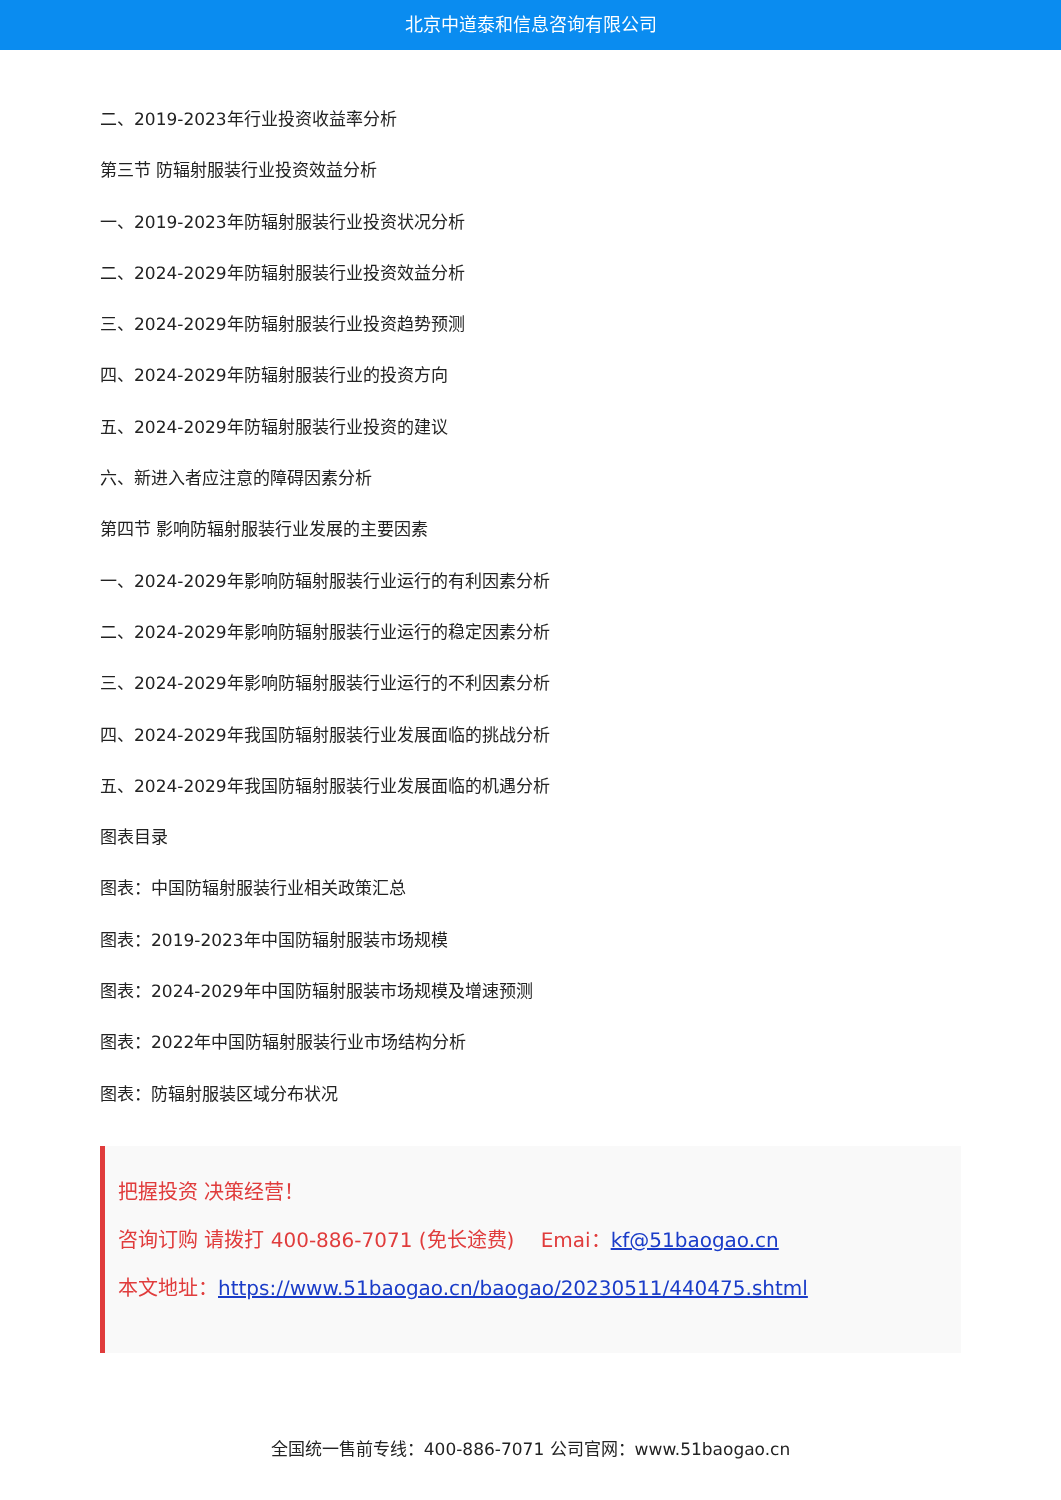北京中道泰和信息咨询有限公司
二、2019-2023年行业投资收益率分析
第三节 防辐射服装行业投资效益分析
一、2019-2023年防辐射服装行业投资状况分析
二、2024-2029年防辐射服装行业投资效益分析
三、2024-2029年防辐射服装行业投资趋势预测
四、2024-2029年防辐射服装行业的投资方向
五、2024-2029年防辐射服装行业投资的建议
六、新进入者应注意的障碍因素分析
第四节 影响防辐射服装行业发展的主要因素
一、2024-2029年影响防辐射服装行业运行的有利因素分析
二、2024-2029年影响防辐射服装行业运行的稳定因素分析
三、2024-2029年影响防辐射服装行业运行的不利因素分析
四、2024-2029年我国防辐射服装行业发展面临的挑战分析
五、2024-2029年我国防辐射服装行业发展面临的机遇分析
图表目录
图表：中国防辐射服装行业相关政策汇总
图表：2019-2023年中国防辐射服装市场规模
图表：2024-2029年中国防辐射服装市场规模及增速预测
图表：2022年中国防辐射服装行业市场结构分析
图表：防辐射服装区域分布状况
把握投资 决策经营！
咨询订购 请拨打 400-886-7071 (免长途费)　 Emai：kf@51baogao.cn
本文地址：https://www.51baogao.cn/baogao/20230511/440475.shtml
全国统一售前专线：400-886-7071 公司官网：www.51baogao.cn